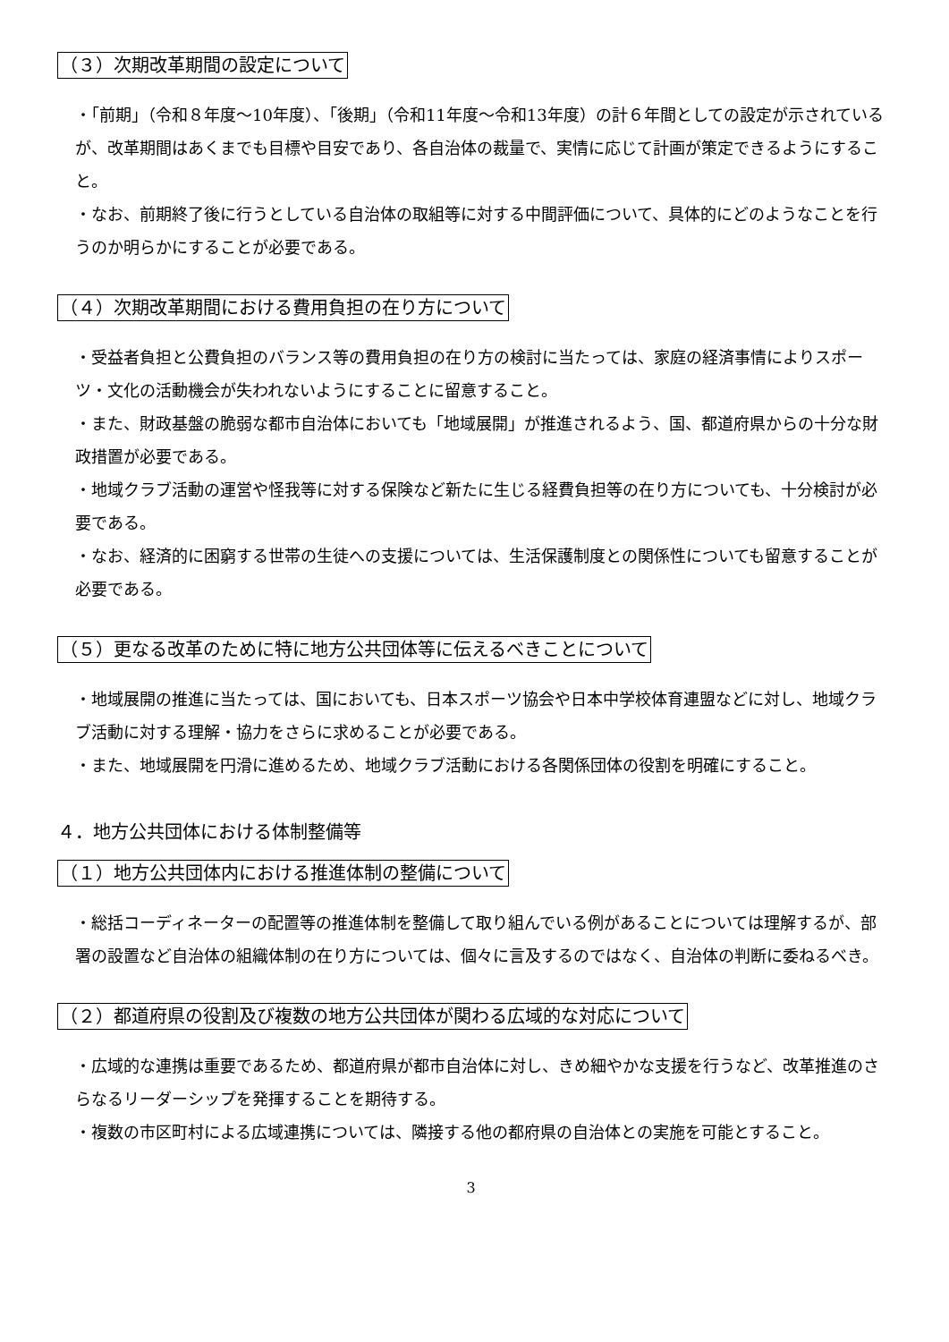（３）次期改革期間の設定について
・「前期」（令和８年度～10年度）、「後期」（令和11年度～令和13年度）の計６年間としての設定が示されているが、改革期間はあくまでも目標や目安であり、各自治体の裁量で、実情に応じて計画が策定できるようにすること。
・なお、前期終了後に行うとしている自治体の取組等に対する中間評価について、具体的にどのようなことを行うのか明らかにすることが必要である。
（４）次期改革期間における費用負担の在り方について
・受益者負担と公費負担のバランス等の費用負担の在り方の検討に当たっては、家庭の経済事情によりスポーツ・文化の活動機会が失われないようにすることに留意すること。
・また、財政基盤の脆弱な都市自治体においても「地域展開」が推進されるよう、国、都道府県からの十分な財政措置が必要である。
・地域クラブ活動の運営や怪我等に対する保険など新たに生じる経費負担等の在り方についても、十分検討が必要である。
・なお、経済的に困窮する世帯の生徒への支援については、生活保護制度との関係性についても留意することが必要である。
（５）更なる改革のために特に地方公共団体等に伝えるべきことについて
・地域展開の推進に当たっては、国においても、日本スポーツ協会や日本中学校体育連盟などに対し、地域クラブ活動に対する理解・協力をさらに求めることが必要である。
・また、地域展開を円滑に進めるため、地域クラブ活動における各関係団体の役割を明確にすること。
４．地方公共団体における体制整備等
（１）地方公共団体内における推進体制の整備について
・総括コーディネーターの配置等の推進体制を整備して取り組んでいる例があることについては理解するが、部署の設置など自治体の組織体制の在り方については、個々に言及するのではなく、自治体の判断に委ねるべき。
（２）都道府県の役割及び複数の地方公共団体が関わる広域的な対応について
・広域的な連携は重要であるため、都道府県が都市自治体に対し、きめ細やかな支援を行うなど、改革推進のさらなるリーダーシップを発揮することを期待する。
・複数の市区町村による広域連携については、隣接する他の都府県の自治体との実施を可能とすること。
3